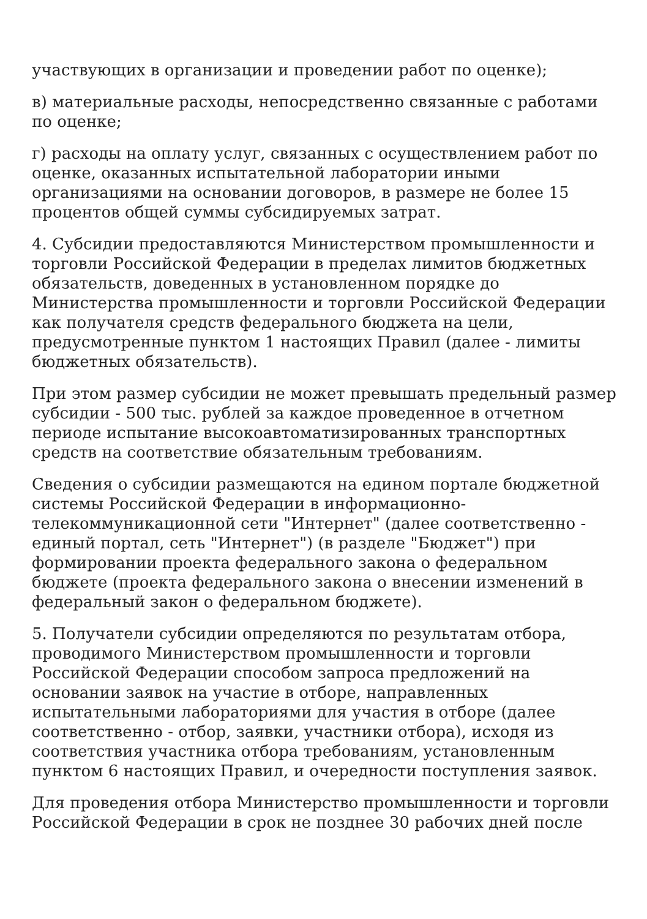участвующих в организации и проведении работ по оценке);
в) материальные расходы, непосредственно связанные с работами по оценке;
г) расходы на оплату услуг, связанных с осуществлением работ по оценке, оказанных испытательной лаборатории иными организациями на основании договоров, в размере не более 15 процентов общей суммы субсидируемых затрат.
4. Субсидии предоставляются Министерством промышленности и торговли Российской Федерации в пределах лимитов бюджетных обязательств, доведенных в установленном порядке до Министерства промышленности и торговли Российской Федерации как получателя средств федерального бюджета на цели, предусмотренные пунктом 1 настоящих Правил (далее - лимиты бюджетных обязательств).
При этом размер субсидии не может превышать предельный размер субсидии - 500 тыс. рублей за каждое проведенное в отчетном периоде испытание высокоавтоматизированных транспортных средств на соответствие обязательным требованиям.
Сведения о субсидии размещаются на едином портале бюджетной системы Российской Федерации в информационно-телекоммуникационной сети "Интернет" (далее соответственно - единый портал, сеть "Интернет") (в разделе "Бюджет") при формировании проекта федерального закона о федеральном бюджете (проекта федерального закона о внесении изменений в федеральный закон о федеральном бюджете).
5. Получатели субсидии определяются по результатам отбора, проводимого Министерством промышленности и торговли Российской Федерации способом запроса предложений на основании заявок на участие в отборе, направленных испытательными лабораториями для участия в отборе (далее соответственно - отбор, заявки, участники отбора), исходя из соответствия участника отбора требованиям, установленным пунктом 6 настоящих Правил, и очередности поступления заявок.
Для проведения отбора Министерство промышленности и торговли Российской Федерации в срок не позднее 30 рабочих дней после